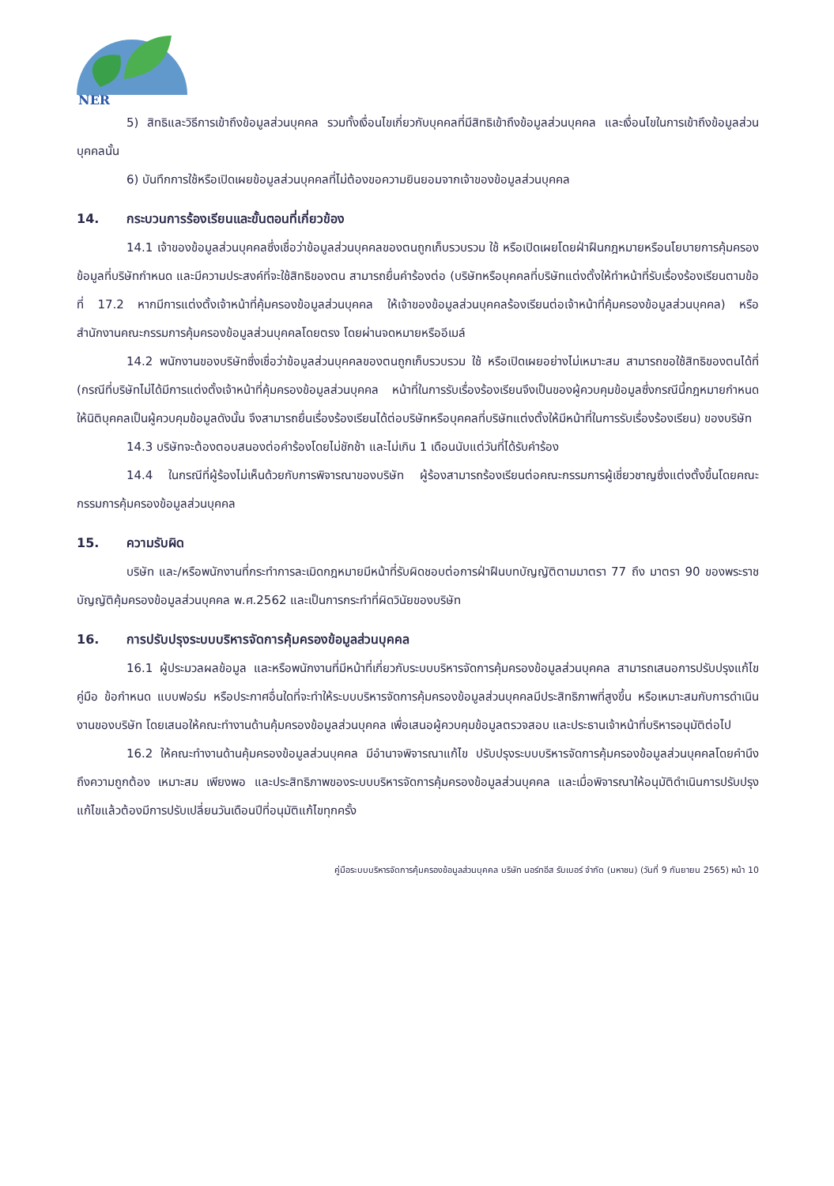NER
5) สิทธิและวิธีการเข้าถึงข้อมูลส่วนบุคคล รวมทั้งเงื่อนไขเกี่ยวกับบุคคลที่มีสิทธิเข้าถึงข้อมูลส่วนบุคคล และเงื่อนไขในการเข้าถึงข้อมูลส่วนบุคคลนั้น
6) บันทึกการใช้หรือเปิดเผยข้อมูลส่วนบุคคลที่ไม่ต้องขอความยินยอมจากเจ้าของข้อมูลส่วนบุคคล
14. กระบวนการร้องเรียนและขั้นตอนที่เกี่ยวข้อง
14.1 เจ้าของข้อมูลส่วนบุคคลซึ่งเชื่อว่าข้อมูลส่วนบุคคลของตนถูกเก็บรวบรวม ใช้ หรือเปิดเผยโดยฝ่าฝืนกฎหมายหรือนโยบายการคุ้มครองข้อมูลที่บริษัทกำหนด และมีความประสงค์ที่จะใช้สิทธิของตน สามารถยื่นคำร้องต่อ (บริษัทหรือบุคคลที่บริษัทแต่งตั้งให้ทำหน้าที่รับเรื่องร้องเรียนตามข้อที่ 17.2 หากมีการแต่งตั้งเจ้าหน้าที่คุ้มครองข้อมูลส่วนบุคคล ให้เจ้าของข้อมูลส่วนบุคคลร้องเรียนต่อเจ้าหน้าที่คุ้มครองข้อมูลส่วนบุคคล) หรือสำนักงานคณะกรรมการคุ้มครองข้อมูลส่วนบุคคลโดยตรง โดยผ่านจดหมายหรืออีเมล์
14.2 พนักงานของบริษัทซึ่งเชื่อว่าข้อมูลส่วนบุคคลของตนถูกเก็บรวบรวม ใช้ หรือเปิดเผยอย่างไม่เหมาะสม สามารถขอใช้สิทธิของตนได้ที่ (กรณีที่บริษัทไม่ได้มีการแต่งตั้งเจ้าหน้าที่คุ้มครองข้อมูลส่วนบุคคล หน้าที่ในการรับเรื่องร้องเรียนจึงเป็นของผู้ควบคุมข้อมูลซึ่งกรณีนี้กฎหมายกำหนดให้นิติบุคคลเป็นผู้ควบคุมข้อมูลดังนั้น จึงสามารถยื่นเรื่องร้องเรียนได้ต่อบริษัทหรือบุคคลที่บริษัทแต่งตั้งให้มีหน้าที่ในการรับเรื่องร้องเรียน) ของบริษัท
14.3 บริษัทจะต้องตอบสนองต่อคำร้องโดยไม่ชักช้า และไม่เกิน 1 เดือนนับแต่วันที่ได้รับคำร้อง
14.4 ในกรณีที่ผู้ร้องไม่เห็นด้วยกับการพิจารณาของบริษัท ผู้ร้องสามารถร้องเรียนต่อคณะกรรมการผู้เชี่ยวชาญซึ่งแต่งตั้งขึ้นโดยคณะกรรมการคุ้มครองข้อมูลส่วนบุคคล
15. ความรับผิด
บริษัท และ/หรือพนักงานที่กระทำการละเมิดกฎหมายมีหน้าที่รับผิดชอบต่อการฝ่าฝืนบทบัญญัติตามมาตรา 77 ถึง มาตรา 90 ของพระราชบัญญัติคุ้มครองข้อมูลส่วนบุคคล พ.ศ.2562 และเป็นการกระทำที่ผิดวินัยของบริษัท
16. การปรับปรุงระบบบริหารจัดการคุ้มครองข้อมูลส่วนบุคคล
16.1 ผู้ประมวลผลข้อมูล และหรือพนักงานที่มีหน้าที่เกี่ยวกับระบบบริหารจัดการคุ้มครองข้อมูลส่วนบุคคล สามารถเสนอการปรับปรุงแก้ไขคู่มือ ข้อกำหนด แบบฟอร์ม หรือประกาศอื่นใดที่จะทำให้ระบบบริหารจัดการคุ้มครองข้อมูลส่วนบุคคลมีประสิทธิภาพที่สูงขึ้น หรือเหมาะสมกับการดำเนินงานของบริษัท โดยเสนอให้คณะทำงานด้านคุ้มครองข้อมูลส่วนบุคคล เพื่อเสนอผู้ควบคุมข้อมูลตรวจสอบ และประธานเจ้าหน้าที่บริหารอนุมัติต่อไป
16.2 ให้คณะทำงานด้านคุ้มครองข้อมูลส่วนบุคคล มีอำนาจพิจารณาแก้ไข ปรับปรุงระบบบริหารจัดการคุ้มครองข้อมูลส่วนบุคคลโดยคำนึงถึงความถูกต้อง เหมาะสม เพียงพอ และประสิทธิภาพของระบบบริหารจัดการคุ้มครองข้อมูลส่วนบุคคล และเมื่อพิจารณาให้อนุมัติดำเนินการปรับปรุงแก้ไขแล้วต้องมีการปรับเปลี่ยนวันเดือนปีที่อนุมัติแก้ไขทุกครั้ง
คู่มือระบบบริหารจัดการคุ้มครองข้อมูลส่วนบุคคล บริษัท นอร์ทอีส รับเบอร์ จำกัด (มหาชน) (วันที่ 9 กันยายน 2565) หน้า 10